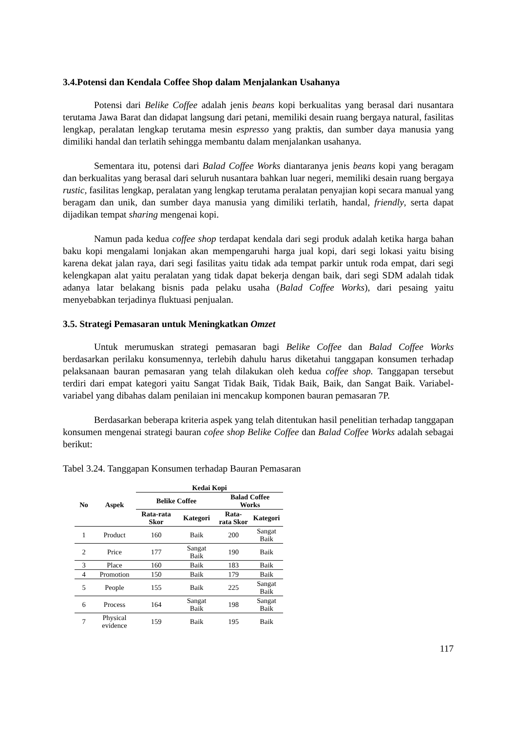3.4.Potensi dan Kendala Coffee Shop dalam Menjalankan Usahanya
Potensi dari Belike Coffee adalah jenis beans kopi berkualitas yang berasal dari nusantara terutama Jawa Barat dan didapat langsung dari petani, memiliki desain ruang bergaya natural, fasilitas lengkap, peralatan lengkap terutama mesin espresso yang praktis, dan sumber daya manusia yang dimiliki handal dan terlatih sehingga membantu dalam menjalankan usahanya.
Sementara itu, potensi dari Balad Coffee Works diantaranya jenis beans kopi yang beragam dan berkualitas yang berasal dari seluruh nusantara bahkan luar negeri, memiliki desain ruang bergaya rustic, fasilitas lengkap, peralatan yang lengkap terutama peralatan penyajian kopi secara manual yang beragam dan unik, dan sumber daya manusia yang dimiliki terlatih, handal, friendly, serta dapat dijadikan tempat sharing mengenai kopi.
Namun pada kedua coffee shop terdapat kendala dari segi produk adalah ketika harga bahan baku kopi mengalami lonjakan akan mempengaruhi harga jual kopi, dari segi lokasi yaitu bising karena dekat jalan raya, dari segi fasilitas yaitu tidak ada tempat parkir untuk roda empat, dari segi kelengkapan alat yaitu peralatan yang tidak dapat bekerja dengan baik, dari segi SDM adalah tidak adanya latar belakang bisnis pada pelaku usaha (Balad Coffee Works), dari pesaing yaitu menyebabkan terjadinya fluktuasi penjualan.
3.5. Strategi Pemasaran untuk Meningkatkan Omzet
Untuk merumuskan strategi pemasaran bagi Belike Coffee dan Balad Coffee Works berdasarkan perilaku konsumennya, terlebih dahulu harus diketahui tanggapan konsumen terhadap pelaksanaan bauran pemasaran yang telah dilakukan oleh kedua coffee shop. Tanggapan tersebut terdiri dari empat kategori yaitu Sangat Tidak Baik, Tidak Baik, Baik, dan Sangat Baik. Variabel-variabel yang dibahas dalam penilaian ini mencakup komponen bauran pemasaran 7P.
Berdasarkan beberapa kriteria aspek yang telah ditentukan hasil penelitian terhadap tanggapan konsumen mengenai strategi bauran cofee shop Belike Coffee dan Balad Coffee Works adalah sebagai berikut:
Tabel 3.24. Tanggapan Konsumen terhadap Bauran Pemasaran
| No | Aspek | Kedai Kopi | | | |
| --- | --- | --- | --- | --- | --- |
| | | Belike Coffee | | Balad Coffee Works | |
| | | Rata-rata Skor | Kategori | Rata- rata Skor | Kategori |
| 1 | Product | 160 | Baik | 200 | Sangat Baik |
| 2 | Price | 177 | Sangat Baik | 190 | Baik |
| 3 | Place | 160 | Baik | 183 | Baik |
| 4 | Promotion | 150 | Baik | 179 | Baik |
| 5 | People | 155 | Baik | 225 | Sangat Baik |
| 6 | Process | 164 | Sangat Baik | 198 | Sangat Baik |
| 7 | Physical evidence | 159 | Baik | 195 | Baik |
117